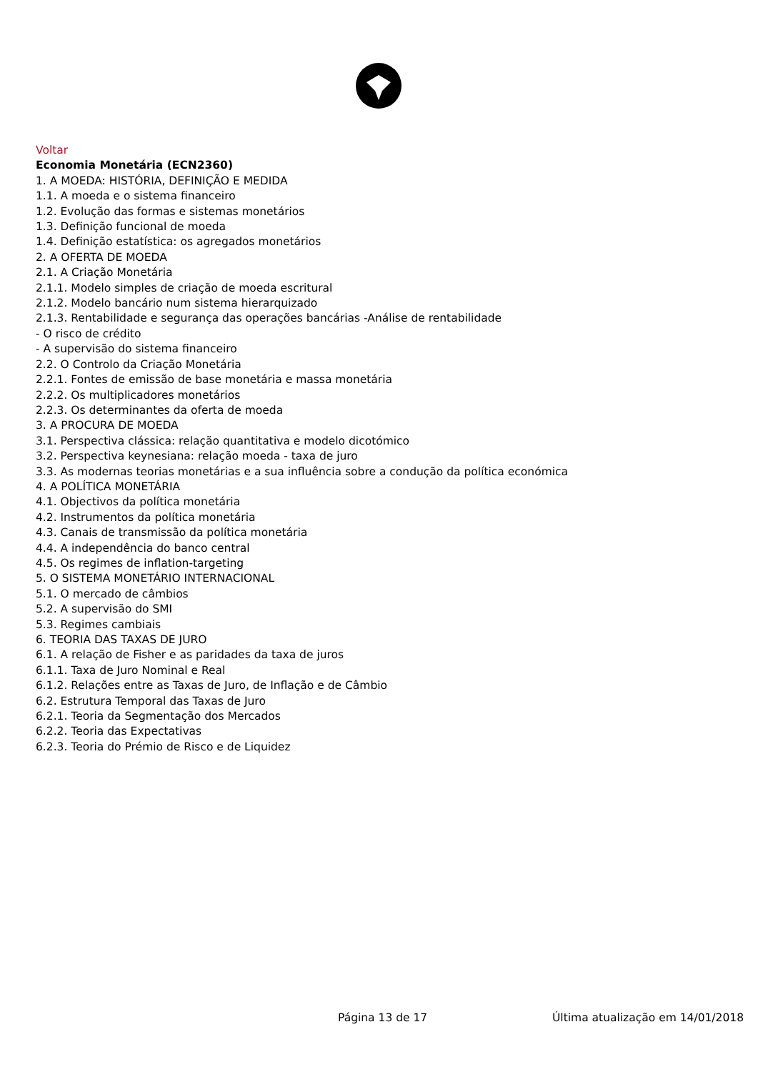Voltar
Economia Monetária (ECN2360)
1. A MOEDA: HISTÓRIA, DEFINIÇÃO E MEDIDA
1.1. A moeda e o sistema financeiro
1.2. Evolução das formas e sistemas monetários
1.3. Definição funcional de moeda
1.4. Definição estatística: os agregados monetários
2. A OFERTA DE MOEDA
2.1. A Criação Monetária
2.1.1. Modelo simples de criação de moeda escritural
2.1.2. Modelo bancário num sistema hierarquizado
2.1.3. Rentabilidade e segurança das operações bancárias -Análise de rentabilidade
- O risco de crédito
- A supervisão do sistema financeiro
2.2. O Controlo da Criação Monetária
2.2.1. Fontes de emissão de base monetária e massa monetária
2.2.2. Os multiplicadores monetários
2.2.3. Os determinantes da oferta de moeda
3. A PROCURA DE MOEDA
3.1. Perspectiva clássica: relação quantitativa e modelo dicotómico
3.2. Perspectiva keynesiana: relação moeda - taxa de juro
3.3. As modernas teorias monetárias e a sua influência sobre a condução da política económica
4. A POLÍTICA MONETÁRIA
4.1. Objectivos da política monetária
4.2. Instrumentos da política monetária
4.3. Canais de transmissão da política monetária
4.4. A independência do banco central
4.5. Os regimes de inflation-targeting
5. O SISTEMA MONETÁRIO INTERNACIONAL
5.1. O mercado de câmbios
5.2. A supervisão do SMI
5.3. Regimes cambiais
6. TEORIA DAS TAXAS DE JURO
6.1. A relação de Fisher e as paridades da taxa de juros
6.1.1. Taxa de Juro Nominal e Real
6.1.2. Relações entre as Taxas de Juro, de Inflação e de Câmbio
6.2. Estrutura Temporal das Taxas de Juro
6.2.1. Teoria da Segmentação dos Mercados
6.2.2. Teoria das Expectativas
6.2.3. Teoria do Prémio de Risco e de Liquidez
Página 13 de 17 Última atualização em 14/01/2018